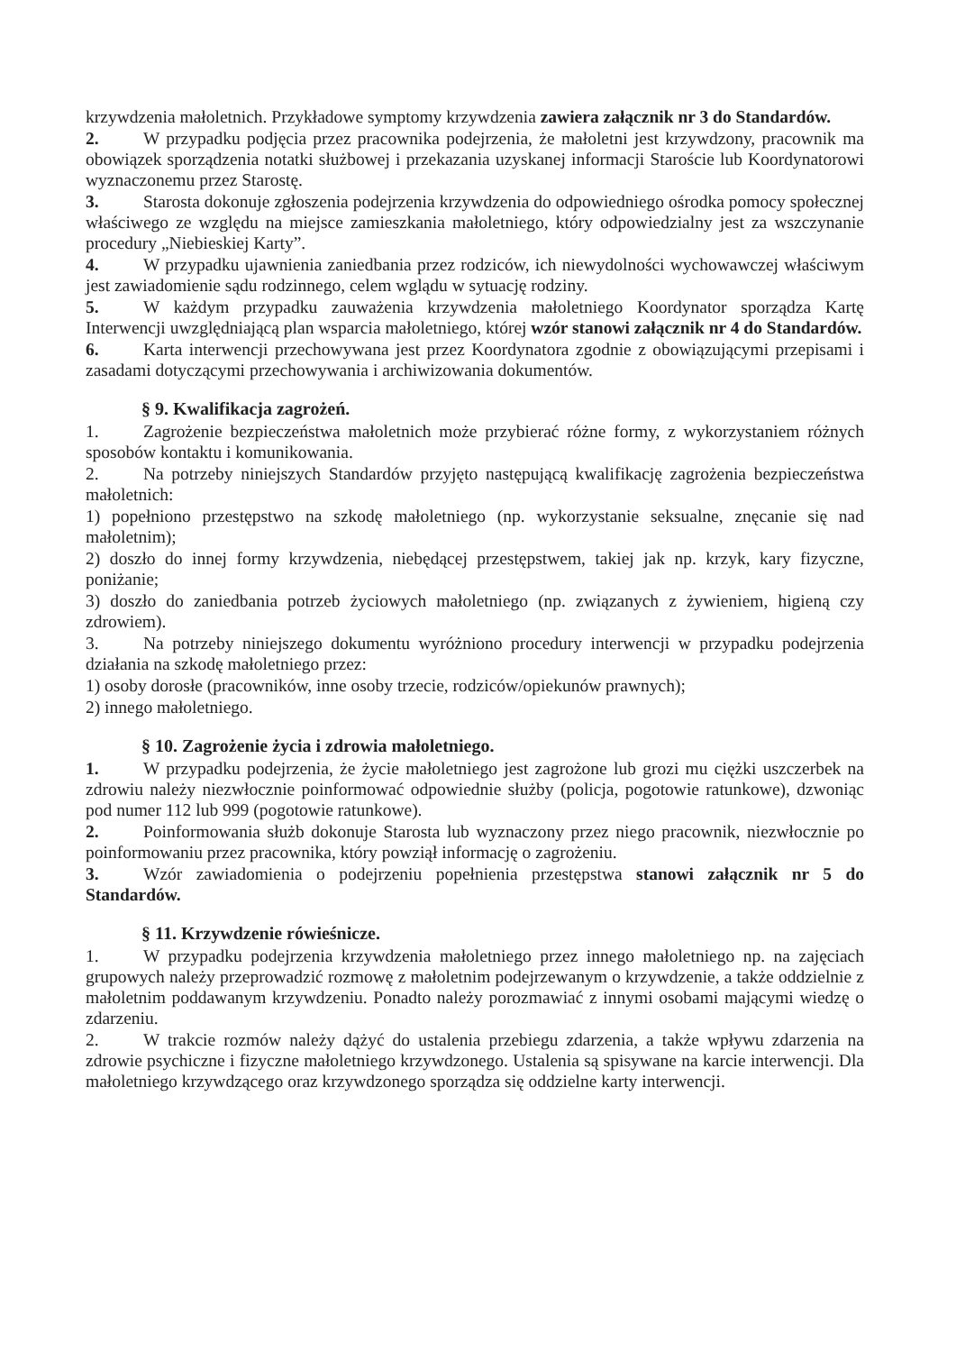krzywdzenia małoletnich. Przykładowe symptomy krzywdzenia zawiera załącznik nr 3 do Standardów.
2. W przypadku podjęcia przez pracownika podejrzenia, że małoletni jest krzywdzony, pracownik ma obowiązek sporządzenia notatki służbowej i przekazania uzyskanej informacji Staroście lub Koordynatorowi wyznaczonemu przez Starostę.
3. Starosta dokonuje zgłoszenia podejrzenia krzywdzenia do odpowiedniego ośrodka pomocy społecznej właściwego ze względu na miejsce zamieszkania małoletniego, który odpowiedzialny jest za wszczynanie procedury „Niebieskiej Karty”.
4. W przypadku ujawnienia zaniedbania przez rodziców, ich niewydolności wychowawczej właściwym jest zawiadomienie sądu rodzinnego, celem wglądu w sytuację rodziny.
5. W każdym przypadku zauważenia krzywdzenia małoletniego Koordynator sporządza Kartę Interwencji uwzględniającą plan wsparcia małoletniego, której wzór stanowi załącznik nr 4 do Standardów.
6. Karta interwencji przechowywana jest przez Koordynatora zgodnie z obowiązującymi przepisami i zasadami dotyczącymi przechowywania i archiwizowania dokumentów.
§ 9. Kwalifikacja zagrożeń.
1. Zagrożenie bezpieczeństwa małoletnich może przybierać różne formy, z wykorzystaniem różnych sposobów kontaktu i komunikowania.
2. Na potrzeby niniejszych Standardów przyjęto następującą kwalifikację zagrożenia bezpieczeństwa małoletnich:
1) popełniono przestępstwo na szkodę małoletniego (np. wykorzystanie seksualne, znęcanie się nad małoletnim);
2) doszło do innej formy krzywdzenia, niebędącej przestępstwem, takiej jak np. krzyk, kary fizyczne, poniżanie;
3) doszło do zaniedbania potrzeb życiowych małoletniego (np. związanych z żywieniem, higieną czy zdrowiem).
3. Na potrzeby niniejszego dokumentu wyróżniono procedury interwencji w przypadku podejrzenia działania na szkodę małoletniego przez:
1) osoby dorosłe (pracowników, inne osoby trzecie, rodziców/opiekunów prawnych);
2) innego małoletniego.
§ 10. Zagrożenie życia i zdrowia małoletniego.
1. W przypadku podejrzenia, że życie małoletniego jest zagrożone lub grozi mu ciężki uszczerbek na zdrowiu należy niezwłocznie poinformować odpowiednie służby (policja, pogotowie ratunkowe), dzwoniąc pod numer 112 lub 999 (pogotowie ratunkowe).
2. Poinformowania służb dokonuje Starosta lub wyznaczony przez niego pracownik, niezwłocznie po poinformowaniu przez pracownika, który powziął informację o zagrożeniu.
3. Wzór zawiadomienia o podejrzeniu popełnienia przestępstwa stanowi załącznik nr 5 do Standardów.
§ 11. Krzywdzenie rówieśnicze.
1. W przypadku podejrzenia krzywdzenia małoletniego przez innego małoletniego np. na zajęciach grupowych należy przeprowadzić rozmowę z małoletnim podejrzewanym o krzywdzenie, a także oddzielnie z małoletnim poddawanym krzywdzeniu. Ponadto należy porozmawiać z innymi osobami mającymi wiedzę o zdarzeniu.
2. W trakcie rozmów należy dążyć do ustalenia przebiegu zdarzenia, a także wpływu zdarzenia na zdrowie psychiczne i fizyczne małoletniego krzywdzonego. Ustalenia są spisywane na karcie interwencji. Dla małoletniego krzywdzącego oraz krzywdzonego sporządza się oddzielne karty interwencji.